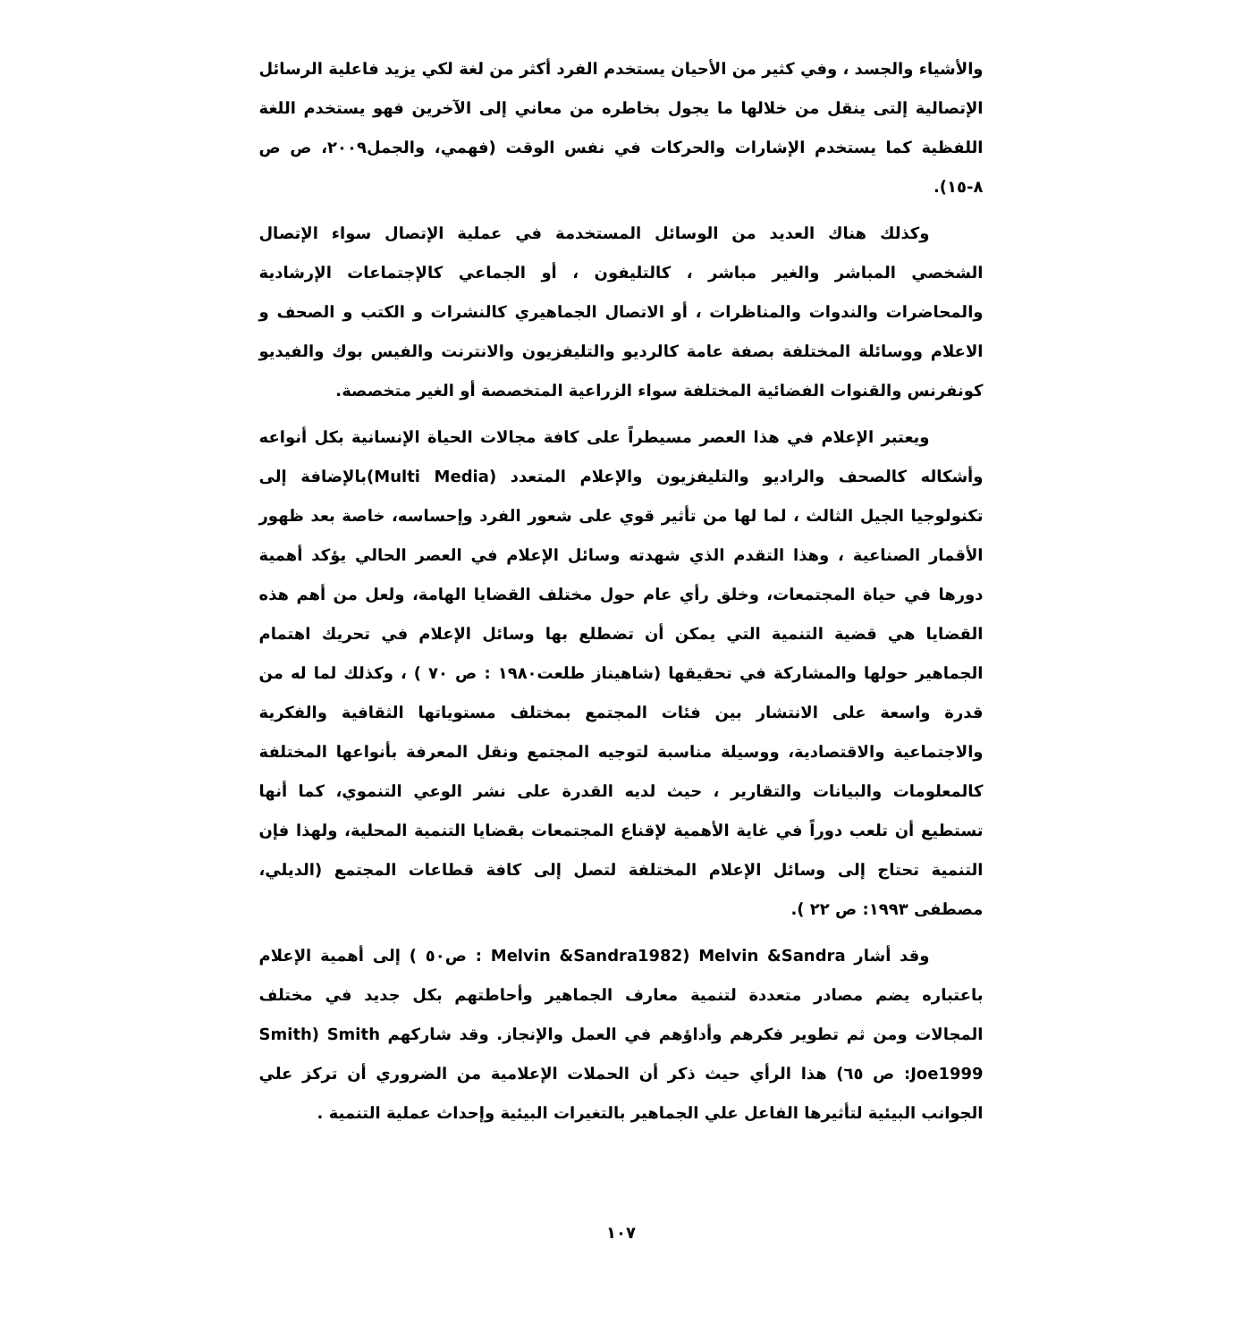والأشياء والجسد ، وفي كثير من الأحيان يستخدم الفرد أكثر من لغة لكي يزيد فاعلية الرسائل الإتصالية إلتى ينقل من خلالها ما يجول بخاطره من معاني إلى الآخرين فهو يستخدم اللغة اللفظية كما يستخدم الإشارات والحركات في نفس الوقت (فهمي، والجمل٢٠٠٩، ص ص ٨-١٥).
وكذلك هناك العديد من الوسائل المستخدمة في عملية الإتصال سواء الإتصال الشخصي المباشر والغير مباشر ، كالتليفون ، أو الجماعي كالإجتماعات الإرشادية والمحاضرات والندوات والمناظرات ، أو الاتصال الجماهيري كالنشرات و الكتب و الصحف و الاعلام ووسائلة المختلفة بصفة عامة كالرديو والتليفزيون والانترنت والفيس بوك والفيديو كونفرنس والقنوات الفضائية المختلفة سواء الزراعية المتخصصة أو الغير متخصصة.
ويعتبر الإعلام في هذا العصر مسيطراً على كافة مجالات الحياة الإنسانية بكل أنواعه وأشكاله كالصحف والراديو والتليفزيون والإعلام المتعدد (Multi Media)بالإضافة إلى تكنولوجيا الجيل الثالث ، لما لها من تأثير قوي على شعور الفرد وإحساسه، خاصة بعد ظهور الأقمار الصناعية ، وهذا التقدم الذي شهدته وسائل الإعلام في العصر الحالي يؤكد أهمية دورها في حياة المجتمعات، وخلق رأي عام حول مختلف القضايا الهامة، ولعل من أهم هذه القضايا هي قضية التنمية التي يمكن أن تضطلع بها وسائل الإعلام في تحريك اهتمام الجماهير حولها والمشاركة في تحقيقها (شاهيناز طلعت١٩٨٠ : ص ٧٠ ) ، وكذلك لما له من قدرة واسعة على الانتشار بين فئات المجتمع بمختلف مستوياتها الثقافية والفكرية والاجتماعية والاقتصادية، ووسيلة مناسبة لتوجيه المجتمع ونقل المعرفة بأنواعها المختلفة كالمعلومات والبيانات والتقارير ، حيث لديه القدرة على نشر الوعي التنموي، كما أنها تستطيع أن تلعب دوراً في غاية الأهمية لإقناع المجتمعات بقضايا التنمية المحلية، ولهذا فإن التنمية تحتاج إلى وسائل الإعلام المختلفة لتصل إلى كافة قطاعات المجتمع (الديلي، مصطفى ١٩٩٣: ص ٢٢ ).
وقد أشار Melvin &Sandra (Melvin &Sandra1982 : ص٥٠ ) إلى أهمية الإعلام باعتباره يضم مصادر متعددة لتنمية معارف الجماهير وأحاطتهم بكل جديد في مختلف المجالات ومن ثم تطوير فكرهم وأداؤهم في العمل والإنجاز. وقد شاركهم Smith (Smith Joe1999: ص ٦٥) هذا الرأي حيث ذكر أن الحملات الإعلامية من الضروري أن تركز علي الجوانب البيئية لتأثيرها الفاعل علي الجماهير بالتغيرات البيئية وإحداث عملية التنمية .
١٠٧